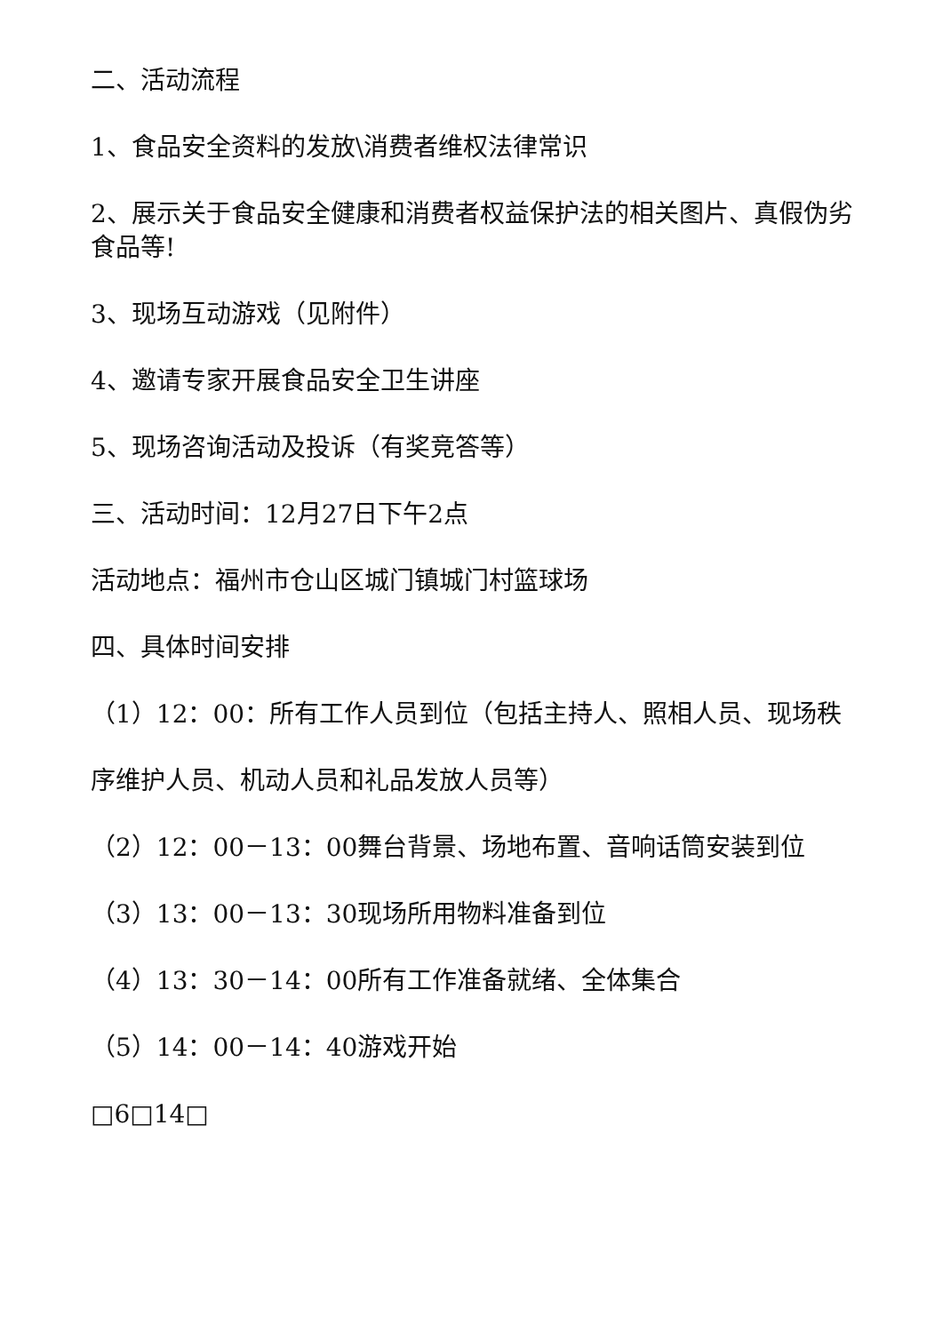二、活动流程
1、食品安全资料的发放\消费者维权法律常识
2、展示关于食品安全健康和消费者权益保护法的相关图片、真假伪劣食品等!
3、现场互动游戏（见附件）
4、邀请专家开展食品安全卫生讲座
5、现场咨询活动及投诉（有奖竞答等）
三、活动时间：12月27日下午2点
活动地点：福州市仓山区城门镇城门村篮球场
四、具体时间安排
（1）12：00：所有工作人员到位（包括主持人、照相人员、现场秩
序维护人员、机动人员和礼品发放人员等）
（2）12：00－13：00舞台背景、场地布置、音响话筒安装到位
（3）13：00－13：30现场所用物料准备到位
（4）13：30－14：00所有工作准备就绪、全体集合
（5）14：00－14：40游戏开始
□6□14□